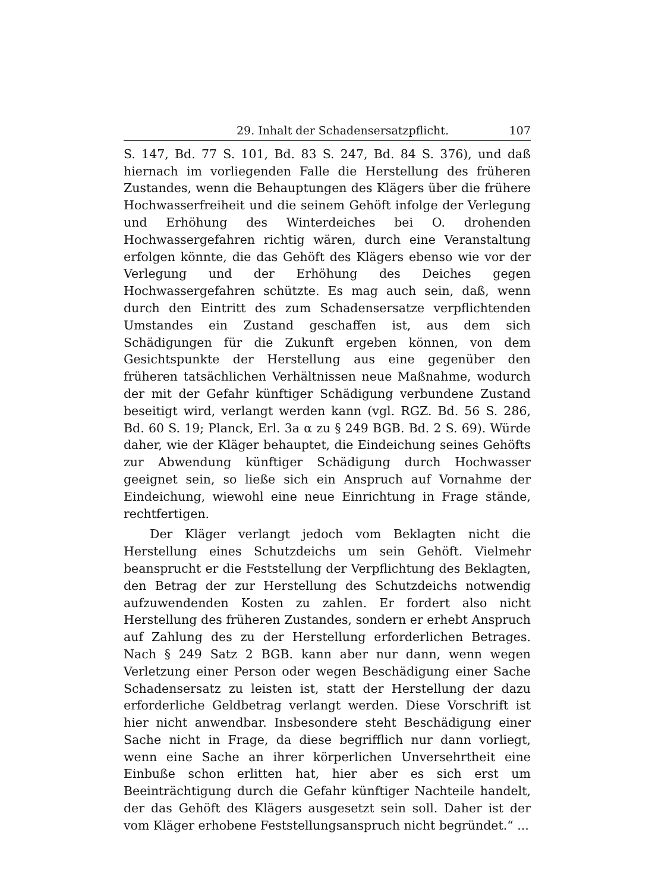29. Inhalt der Schadensersatzpflicht. 107
S. 147, Bd. 77 S. 101, Bd. 83 S. 247, Bd. 84 S. 376), und daß hiernach im vorliegenden Falle die Herstellung des früheren Zustandes, wenn die Behauptungen des Klägers über die frühere Hochwasserfreiheit und die seinem Gehöft infolge der Verlegung und Erhöhung des Winterdeiches bei O. drohenden Hochwassergefahren richtig wären, durch eine Veranstaltung erfolgen könnte, die das Gehöft des Klägers ebenso wie vor der Verlegung und der Erhöhung des Deiches gegen Hochwassergefahren schützte. Es mag auch sein, daß, wenn durch den Eintritt des zum Schadensersatze verpflichtenden Umstandes ein Zustand geschaffen ist, aus dem sich Schädigungen für die Zukunft ergeben können, von dem Gesichtspunkte der Herstellung aus eine gegenüber den früheren tatsächlichen Verhältnissen neue Maßnahme, wodurch der mit der Gefahr künftiger Schädigung verbundene Zustand beseitigt wird, verlangt werden kann (vgl. RGZ. Bd. 56 S. 286, Bd. 60 S. 19; Planck, Erl. 3a α zu § 249 BGB. Bd. 2 S. 69). Würde daher, wie der Kläger behauptet, die Eindeichung seines Gehöfts zur Abwendung künftiger Schädigung durch Hochwasser geeignet sein, so ließe sich ein Anspruch auf Vornahme der Eindeichung, wiewohl eine neue Einrichtung in Frage stände, rechtfertigen.
Der Kläger verlangt jedoch vom Beklagten nicht die Herstellung eines Schutzdeichs um sein Gehöft. Vielmehr beansprucht er die Feststellung der Verpflichtung des Beklagten, den Betrag der zur Herstellung des Schutzdeichs notwendig aufzuwendenden Kosten zu zahlen. Er fordert also nicht Herstellung des früheren Zustandes, sondern er erhebt Anspruch auf Zahlung des zu der Herstellung erforderlichen Betrages. Nach § 249 Satz 2 BGB. kann aber nur dann, wenn wegen Verletzung einer Person oder wegen Beschädigung einer Sache Schadensersatz zu leisten ist, statt der Herstellung der dazu erforderliche Geldbetrag verlangt werden. Diese Vorschrift ist hier nicht anwendbar. Insbesondere steht Beschädigung einer Sache nicht in Frage, da diese begrifflich nur dann vorliegt, wenn eine Sache an ihrer körperlichen Unversehrtheit eine Einbuße schon erlitten hat, hier aber es sich erst um Beeinträchtigung durch die Gefahr künftiger Nachteile handelt, der das Gehöft des Klägers ausgesetzt sein soll. Daher ist der vom Kläger erhobene Feststellungsanspruch nicht begründet.“ ...